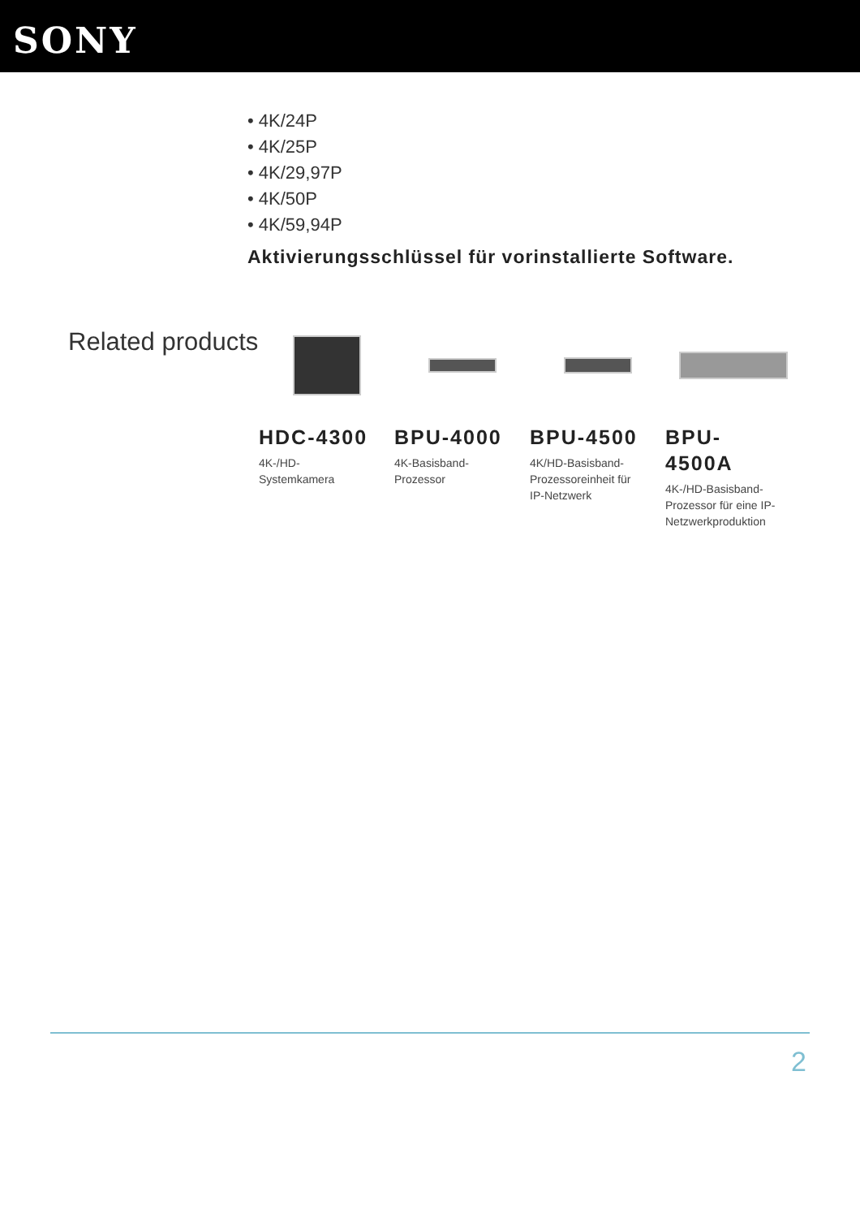SONY
• 4K/24P
• 4K/25P
• 4K/29,97P
• 4K/50P
• 4K/59,94P
Aktivierungsschlüssel für vorinstallierte Software.
Related products
HDC-4300
4K-/HD-
Systemkamera
BPU-4000
4K-Basisband-
Prozessor
BPU-4500
4K/HD-Basisband-
Prozessoreinheit für
IP-Netzwerk
BPU-
4500A
4K-/HD-Basisband-
Prozessor für eine IP-
Netzwerkproduktion
2